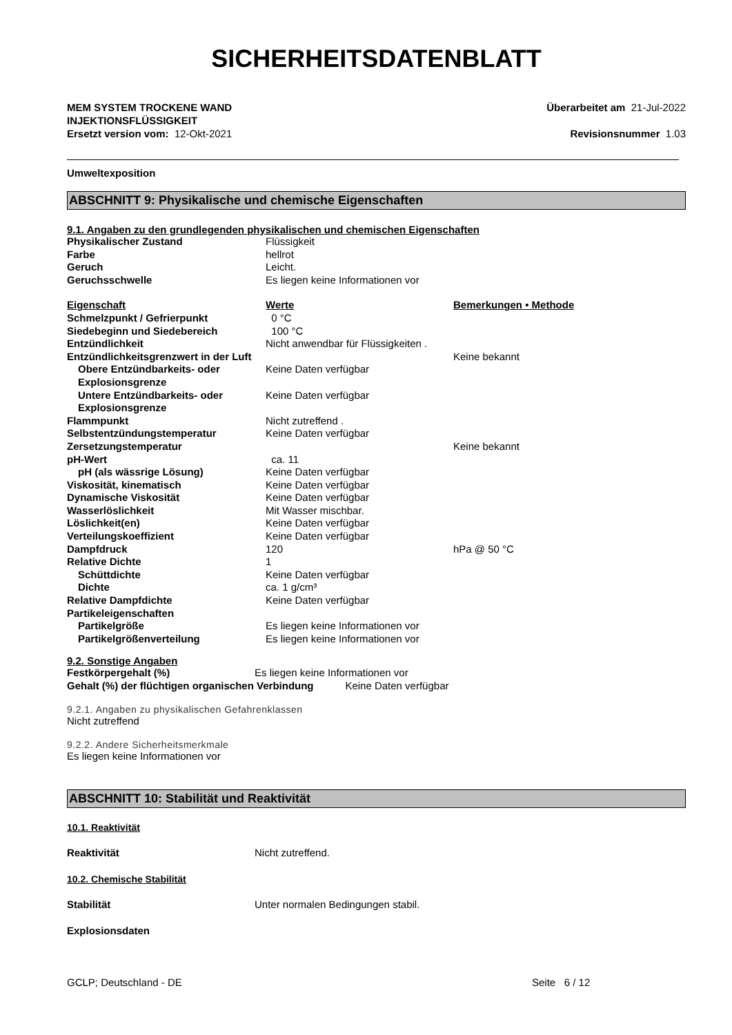SICHERHEITSDATENBLATT
MEM SYSTEM TROCKENE WAND
INJEKTIONSFLÜSSIGKEIT
Überarbeitet am 21-Jul-2022
Ersetzt version vom: 12-Okt-2021
Revisionsnummer 1.03
Umweltexposition
ABSCHNITT 9: Physikalische und chemische Eigenschaften
9.1. Angaben zu den grundlegenden physikalischen und chemischen Eigenschaften
| Physikalischer Zustand | Flüssigkeit | |
| Farbe | hellrot | |
| Geruch | Leicht. | |
| Geruchsschwelle | Es liegen keine Informationen vor | |
| Eigenschaft | Werte | Bemerkungen • Methode |
| Schmelzpunkt / Gefrierpunkt | 0 °C | |
| Siedebeginn und Siedebereich | 100 °C | |
| Entzündlichkeit | Nicht anwendbar für Flüssigkeiten . | |
| Entzündlichkeitsgrenzwert in der Luft | | Keine bekannt |
| Obere Entzündbarkeits- oder Explosionsgrenze | Keine Daten verfügbar | |
| Untere Entzündbarkeits- oder Explosionsgrenze | Keine Daten verfügbar | |
| Flammpunkt | Nicht zutreffend . | |
| Selbstentzündungstemperatur | Keine Daten verfügbar | |
| Zersetzungstemperatur | | Keine bekannt |
| pH-Wert | ca. 11 | |
| pH (als wässrige Lösung) | Keine Daten verfügbar | |
| Viskosität, kinematisch | Keine Daten verfügbar | |
| Dynamische Viskosität | Keine Daten verfügbar | |
| Wasserlöslichkeit | Mit Wasser mischbar. | |
| Löslichkeit(en) | Keine Daten verfügbar | |
| Verteilungskoeffizient | Keine Daten verfügbar | |
| Dampfdruck | 120 | hPa @ 50 °C |
| Relative Dichte | 1 | |
| Schüttdichte | Keine Daten verfügbar | |
| Dichte | ca. 1 g/cm³ | |
| Relative Dampfdichte | Keine Daten verfügbar | |
| Partikeleigenschaften | | |
| Partikelgröße | Es liegen keine Informationen vor | |
| Partikelgrößenverteilung | Es liegen keine Informationen vor | |
9.2. Sonstige Angaben
| Festkörpergehalt (%) | Es liegen keine Informationen vor |
Gehalt (%) der flüchtigen organischen Verbindung Keine Daten verfügbar
9.2.1. Angaben zu physikalischen Gefahrenklassen
Nicht zutreffend
9.2.2. Andere Sicherheitsmerkmale
Es liegen keine Informationen vor
ABSCHNITT 10: Stabilität und Reaktivität
10.1. Reaktivität
| Reaktivität | Nicht zutreffend. |
10.2. Chemische Stabilität
| Stabilität | Unter normalen Bedingungen stabil. |
Explosionsdaten
GCLP; Deutschland - DE Seite 6 / 12